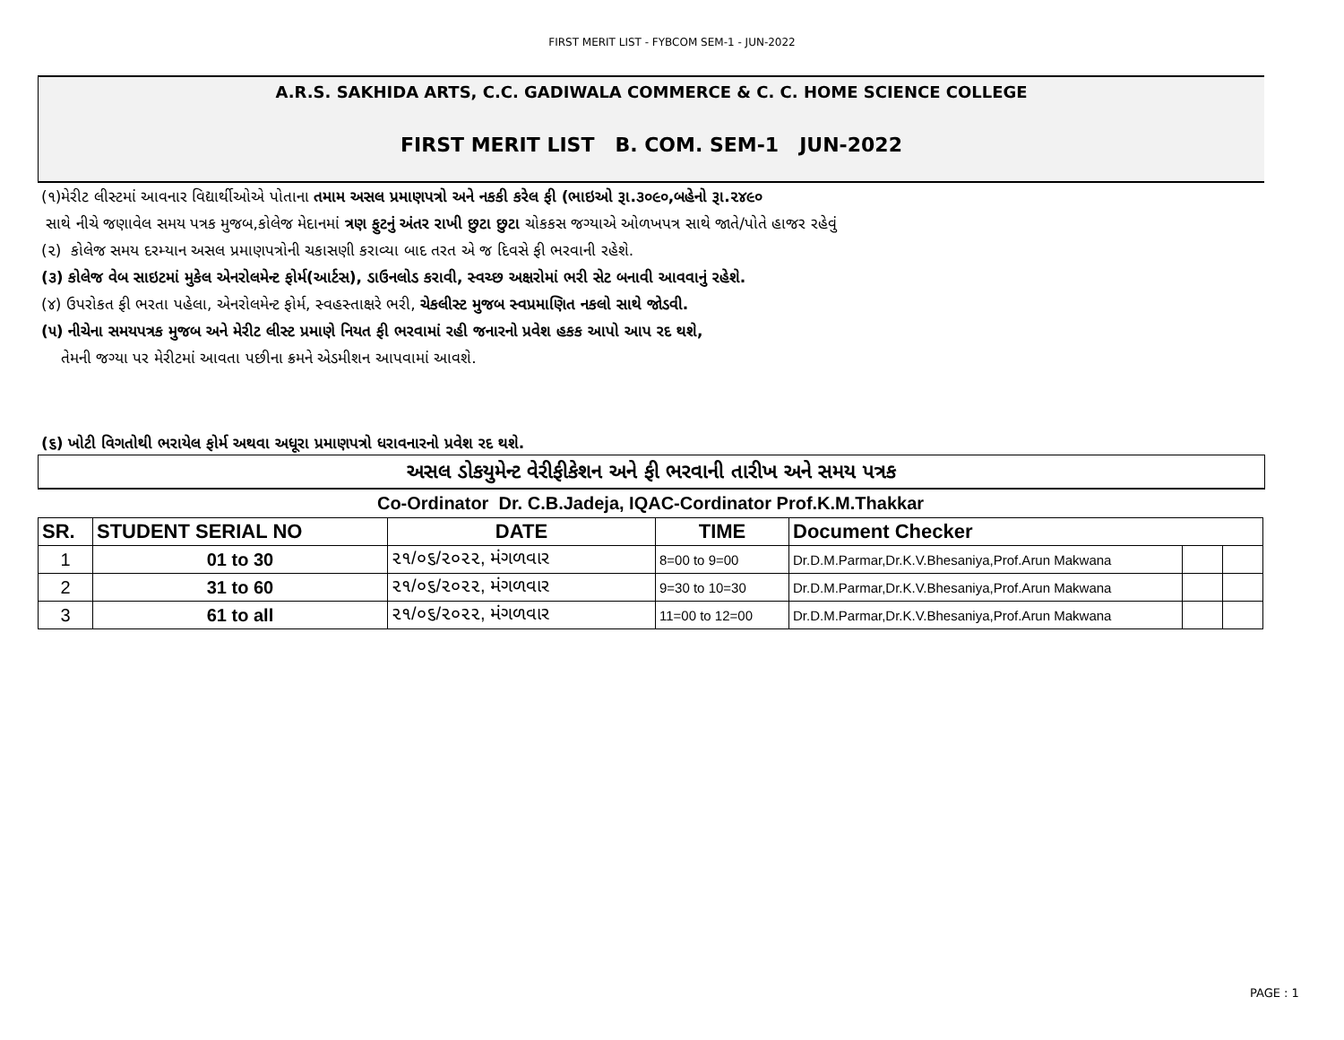FIRST MERIT LIST - FYBCOM SEM-1 - JUN-2022
A.R.S. SAKHIDA ARTS, C.C. GADIWALA COMMERCE & C. C. HOME SCIENCE COLLEGE
FIRST MERIT LIST B. COM. SEM-1 JUN-2022
(૧)મેરીટ લીસ્ટમાં આવનાર વિદ્યાર્થીઓએ પોતાના તમામ અસલ પ્રમાણપત્રો અને નકકી કરેલ ફી (ભાઇઓ રૂા.૩૦૯૦,બહેનો રૂા.૨૪૯૦
સાથે નીચે જણાવેલ સમય પત્રક મુજબ,કોલેજ મેદાનમાં ત્રણ ફુટનું અંતર રાખી છુટા છુટા ચોકકસ જગ્યાએ ઓળખપત્ર સાથે જાતે/પોતે હાજર રહેવું
(૨) કોલેજ સમય દરમ્યાન અસલ પ્રમાણપત્રોની ચકાસણી કરાવ્યા બાદ તરત એ જ દિવસે ફી ભરવાની રહેશે.
(૩) કોલેજ વેબ સાઇટમાં મુકેલ એનરોલમેન્ટ ફોર્મ(આર્ટસ), ડાઉનલોડ કરાવી, સ્વચ્છ અક્ષરોમાં ભરી સેટ બનાવી આવવાનું રહેશે.
(૪) ઉપરોકત ફી ભરતા પહેલા, એનરોલમેન્ટ ફોર્મ, સ્વહસ્તાક્ષરે ભરી, ચેકલીસ્ટ મુજબ સ્વપ્રમાણિત નકલો સાથે જોડવી.
(૫) નીચેના સમયપત્રક મુજબ અને મેરીટ લીસ્ટ પ્રમાણે નિયત ફી ભરવામાં રહી જનારનો પ્રવેશ હકક આપો આપ રદ થશે,
તેમની જગ્યા પર મેરીટમાં આવતા પછીના ક્રમને એડમીશન આપવામાં આવશે.
(૬) ખોટી વિગતોથી ભરાયેલ ફોર્મ અથવા અધૂરા પ્રમાણપત્રો ધરાવનારનો પ્રવેશ રદ થશે.
અસલ ડોકયુમેન્ટ વેરીફીકેશન અને ફી ભરવાની તારીખ અને સમય પત્રક
Co-Ordinator Dr. C.B.Jadeja, IQAC-Cordinator Prof.K.M.Thakkar
| SR. | STUDENT SERIAL NO | DATE | TIME | Document Checker | | |
| --- | --- | --- | --- | --- | --- | --- |
| 1 | 01 to 30 | ૨૧/૦૬/૨૦૨૨, મંગળવાર | 8=00 to 9=00 | Dr.D.M.Parmar,Dr.K.V.Bhesaniya,Prof.Arun Makwana | | |
| 2 | 31 to 60 | ૨૧/૦૬/૨૦૨૨, મંગળવાર | 9=30 to 10=30 | Dr.D.M.Parmar,Dr.K.V.Bhesaniya,Prof.Arun Makwana | | |
| 3 | 61 to all | ૨૧/૦૬/૨૦૨૨, મંગળવાર | 11=00 to 12=00 | Dr.D.M.Parmar,Dr.K.V.Bhesaniya,Prof.Arun Makwana | | |
PAGE : 1